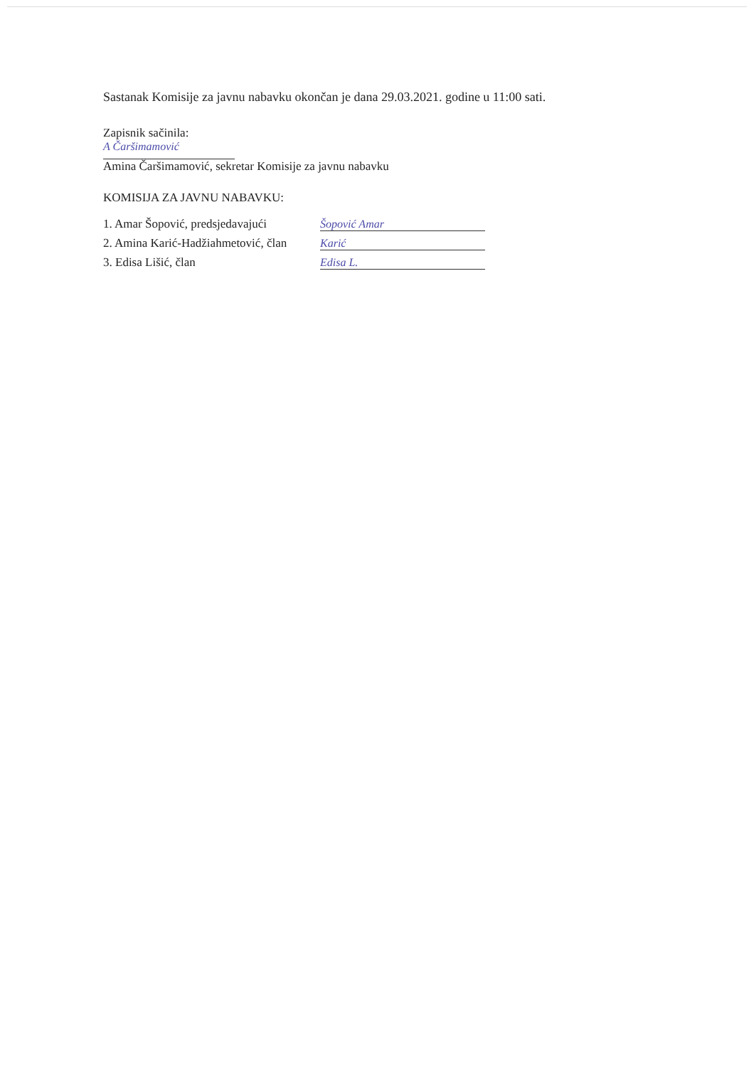Sastanak Komisije za javnu nabavku okončan je dana 29.03.2021. godine u 11:00 sati.
Zapisnik sačinila:
A Čaršimamović
Amina Čaršimamović, sekretar Komisije za javnu nabavku
KOMISIJA ZA JAVNU NABAVKU:
1. Amar Šopović, predsjedavajući
Šopović Amar
2. Amina Karić-Hadžiahmetović, član
Karić
3. Edisa Lišić, član
Edisa L.